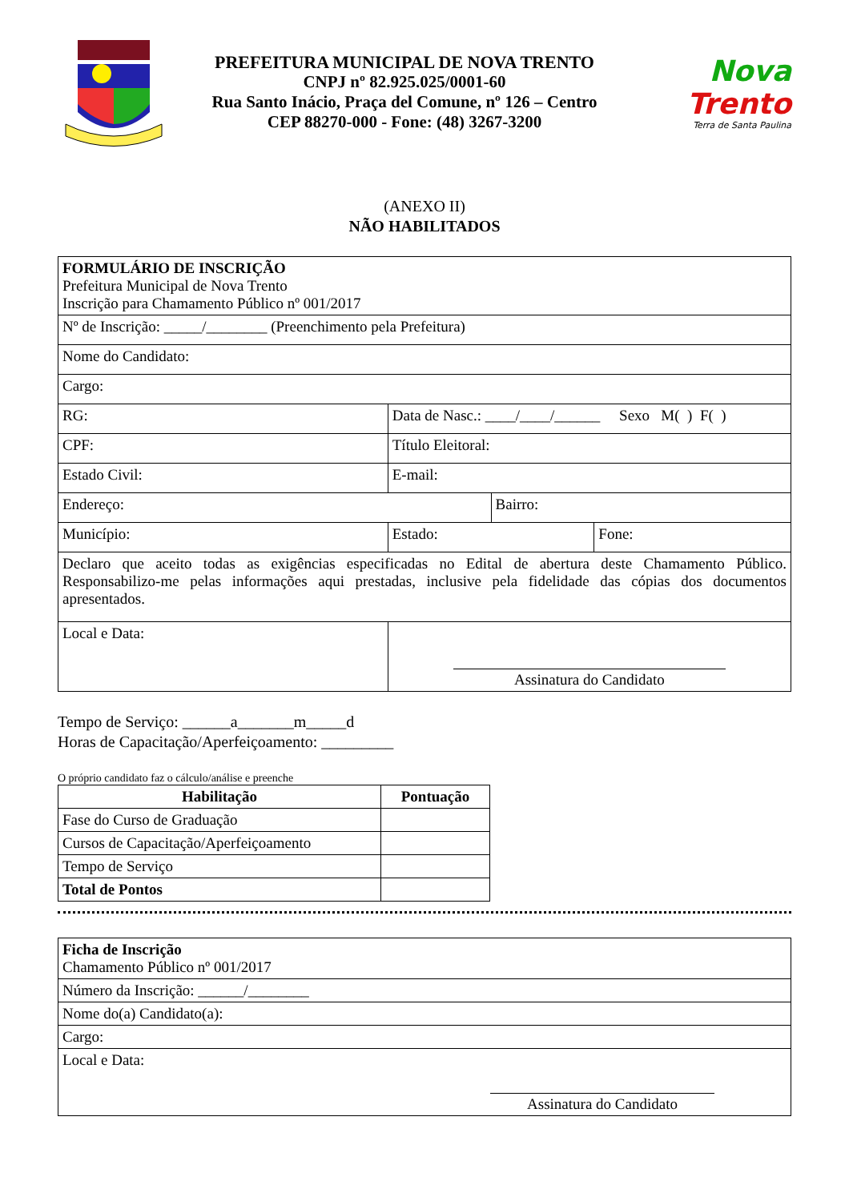PREFEITURA MUNICIPAL DE NOVA TRENTO
CNPJ nº 82.925.025/0001-60
Rua Santo Inácio, Praça del Comune, nº 126 – Centro
CEP 88270-000 - Fone: (48) 3267-3200
Nova
Trento
Terra de Santa Paulina
(ANEXO II)
NÃO HABILITADOS
| FORMULÁRIO DE INSCRIÇÃO Prefeitura Municipal de Nova Trento Inscrição para Chamamento Público nº 001/2017 | | | | |
| Nº de Inscrição: _____/________ (Preenchimento pela Prefeitura) | | | | |
| Nome do Candidato: | | | | |
| Cargo: | | | | |
| RG: | | Data de Nasc.: ____/____/______ Sexo M( ) F( ) | | |
| CPF: | | Título Eleitoral: | | |
| Estado Civil: | | E-mail: | | |
| Endereço: | | | Bairro: | |
| Município: | Estado: | | | Fone: |
| Declaro que aceito todas as exigências especificadas no Edital de abertura deste Chamamento Público. Responsabilizo-me pelas informações aqui prestadas, inclusive pela fidelidade das cópias dos documentos apresentados. | | | | |
| Local e Data: | | Assinatura do Candidato | | |
Tempo de Serviço: ______a_______m_____d
Horas de Capacitação/Aperfeiçoamento: _________
O próprio candidato faz o cálculo/análise e preenche
| Habilitação | Pontuação |
| --- | --- |
| Fase do Curso de Graduação | |
| Cursos de Capacitação/Aperfeiçoamento | |
| Tempo de Serviço | |
| Total de Pontos | |
| Ficha de Inscrição Chamamento Público nº 001/2017 |
| Número da Inscrição: ______/________ |
| Nome do(a) Candidato(a): |
| Cargo: |
| Local e Data: Assinatura do Candidato |